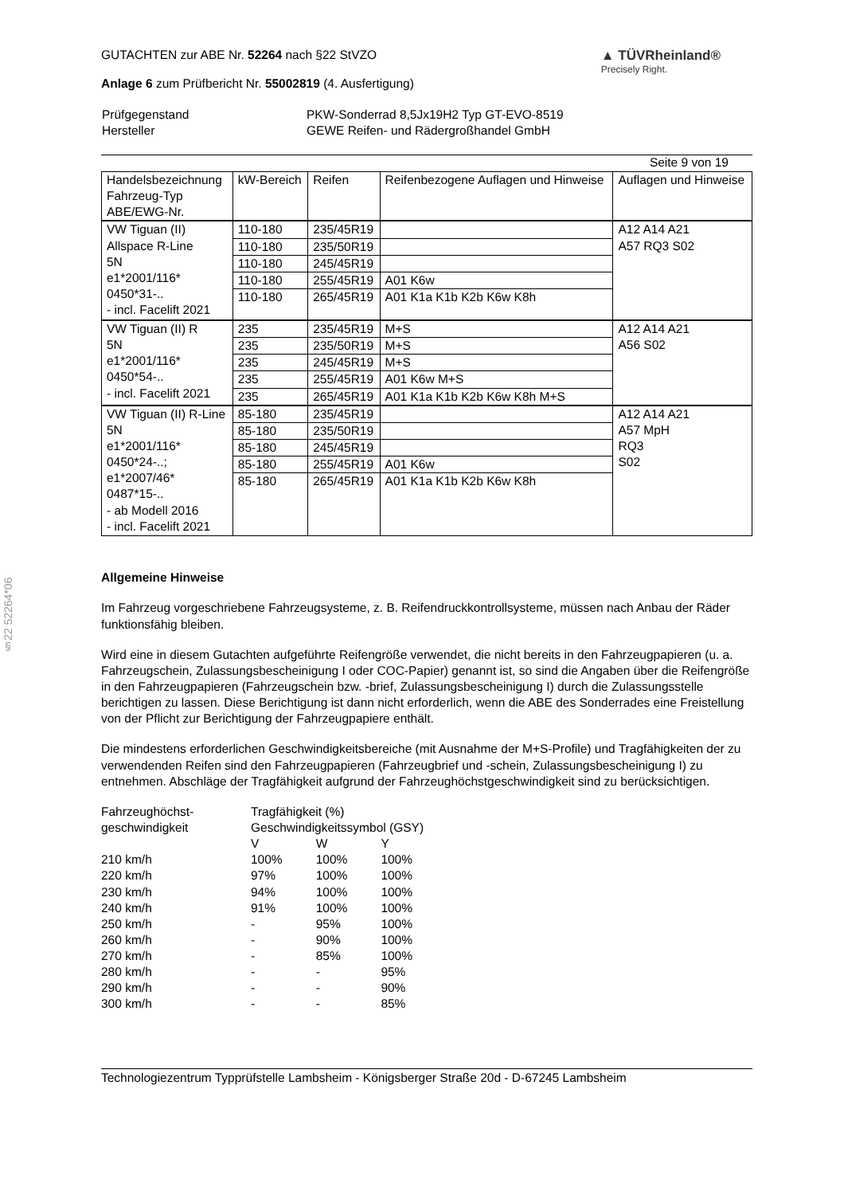§22 52264*06
GUTACHTEN zur ABE Nr. 52264 nach §22 StVZO
Anlage 6 zum Prüfbericht Nr. 55002819 (4. Ausfertigung)
▲ TÜVRheinland®
Precisely Right.
| Prüfgegenstand | PKW-Sonderrad 8,5Jx19H2 Typ GT-EVO-8519 |
| Hersteller | GEWE Reifen- und Rädergroßhandel GmbH |
Seite 9 von 19
| Handelsbezeichnung Fahrzeug-Typ ABE/EWG-Nr. | kW-Bereich | Reifen | Reifenbezogene Auflagen und Hinweise | Auflagen und Hinweise |
| --- | --- | --- | --- | --- |
| VW Tiguan (II) Allspace R-Line 5N e1*2001/116* 0450*31-.. - incl. Facelift 2021 | 110-180 | 235/45R19 | | A12 A14 A21 A57 RQ3 S02 |
| | 110-180 | 235/50R19 | | |
| | 110-180 | 245/45R19 | | |
| | 110-180 | 255/45R19 | A01 K6w | |
| | 110-180 | 265/45R19 | A01 K1a K1b K2b K6w K8h | |
| VW Tiguan (II) R 5N e1*2001/116* 0450*54-.. - incl. Facelift 2021 | 235 | 235/45R19 | M+S | A12 A14 A21 A56 S02 |
| | 235 | 235/50R19 | M+S | |
| | 235 | 245/45R19 | M+S | |
| | 235 | 255/45R19 | A01 K6w M+S | |
| | 235 | 265/45R19 | A01 K1a K1b K2b K6w K8h M+S | |
| VW Tiguan (II) R-Line 5N e1*2001/116* 0450*24-..; e1*2007/46* 0487*15-.. - ab Modell 2016 - incl. Facelift 2021 | 85-180 | 235/45R19 | | A12 A14 A21 A57 MpH RQ3 S02 |
| | 85-180 | 235/50R19 | | |
| | 85-180 | 245/45R19 | | |
| | 85-180 | 255/45R19 | A01 K6w | |
| | 85-180 | 265/45R19 | A01 K1a K1b K2b K6w K8h | |
Allgemeine Hinweise
Im Fahrzeug vorgeschriebene Fahrzeugsysteme, z. B. Reifendruckkontrollsysteme, müssen nach Anbau der Räder funktionsfähig bleiben.
Wird eine in diesem Gutachten aufgeführte Reifengröße verwendet, die nicht bereits in den Fahrzeugpapieren (u. a. Fahrzeugschein, Zulassungsbescheinigung I oder COC-Papier) genannt ist, so sind die Angaben über die Reifengröße in den Fahrzeugpapieren (Fahrzeugschein bzw. -brief, Zulassungsbescheinigung I) durch die Zulassungsstelle berichtigen zu lassen. Diese Berichtigung ist dann nicht erforderlich, wenn die ABE des Sonderrades eine Freistellung von der Pflicht zur Berichtigung der Fahrzeugpapiere enthält.
Die mindestens erforderlichen Geschwindigkeitsbereiche (mit Ausnahme der M+S-Profile) und Tragfähigkeiten der zu verwendenden Reifen sind den Fahrzeugpapieren (Fahrzeugbrief und -schein, Zulassungsbescheinigung I) zu entnehmen. Abschläge der Tragfähigkeit aufgrund der Fahrzeughöchstgeschwindigkeit sind zu berücksichtigen.
| Fahrzeughöchst- geschwindigkeit | Tragfähigkeit (%) Geschwindigkeitssymbol (GSY) | | |
| | V | W | Y |
| 210 km/h | 100% | 100% | 100% |
| 220 km/h | 97% | 100% | 100% |
| 230 km/h | 94% | 100% | 100% |
| 240 km/h | 91% | 100% | 100% |
| 250 km/h | - | 95% | 100% |
| 260 km/h | - | 90% | 100% |
| 270 km/h | - | 85% | 100% |
| 280 km/h | - | - | 95% |
| 290 km/h | - | - | 90% |
| 300 km/h | - | - | 85% |
Technologiezentrum Typprüfstelle Lambsheim - Königsberger Straße 20d - D-67245 Lambsheim